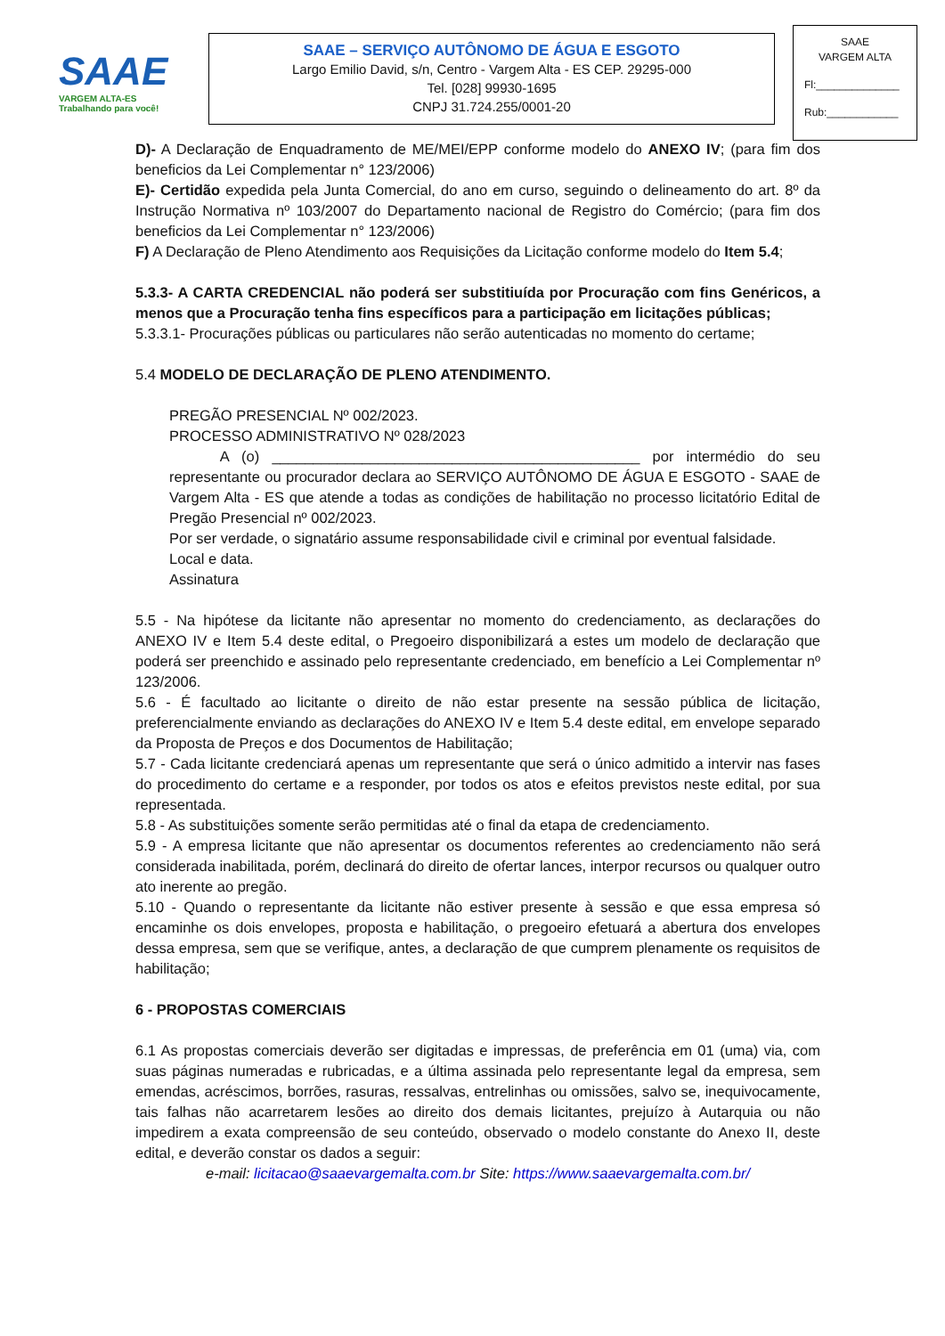SAAE
VARGEM ALTA-ES
Trabalhando para você!
SAAE – SERVIÇO AUTÔNOMO DE ÁGUA E ESGOTO
Largo Emilio David, s/n, Centro - Vargem Alta - ES CEP. 29295-000
Tel. [028] 99930-1695
CNPJ 31.724.255/0001-20
SAAE
VARGEM ALTA
Fl:______________
Rub:____________
D)- A Declaração de Enquadramento de ME/MEI/EPP conforme modelo do ANEXO IV; (para fim dos beneficios da Lei Complementar n° 123/2006)
E)- Certidão expedida pela Junta Comercial, do ano em curso, seguindo o delineamento do art. 8º da Instrução Normativa nº 103/2007 do Departamento nacional de Registro do Comércio; (para fim dos beneficios da Lei Complementar n° 123/2006)
F) A Declaração de Pleno Atendimento aos Requisições da Licitação conforme modelo do Item 5.4;
5.3.3- A CARTA CREDENCIAL não poderá ser substitiuída por Procuração com fins Genéricos, a menos que a Procuração tenha fins específicos para a participação em licitações públicas;
5.3.3.1- Procurações públicas ou particulares não serão autenticadas no momento do certame;
5.4 MODELO DE DECLARAÇÃO DE PLENO ATENDIMENTO.
PREGÃO PRESENCIAL Nº 002/2023.
PROCESSO ADMINISTRATIVO Nº 028/2023
A (o) _____________________________________________ por intermédio do seu representante ou procurador declara ao SERVIÇO AUTÔNOMO DE ÁGUA E ESGOTO - SAAE de Vargem Alta - ES que atende a todas as condições de habilitação no processo licitatório Edital de Pregão Presencial nº 002/2023.
Por ser verdade, o signatário assume responsabilidade civil e criminal por eventual falsidade.
Local e data.
Assinatura
5.5 - Na hipótese da licitante não apresentar no momento do credenciamento, as declarações do ANEXO IV e Item 5.4 deste edital, o Pregoeiro disponibilizará a estes um modelo de declaração que poderá ser preenchido e assinado pelo representante credenciado, em benefício a Lei Complementar nº 123/2006.
5.6 - É facultado ao licitante o direito de não estar presente na sessão pública de licitação, preferencialmente enviando as declarações do ANEXO IV e Item 5.4 deste edital, em envelope separado da Proposta de Preços e dos Documentos de Habilitação;
5.7 - Cada licitante credenciará apenas um representante que será o único admitido a intervir nas fases do procedimento do certame e a responder, por todos os atos e efeitos previstos neste edital, por sua representada.
5.8 - As substituições somente serão permitidas até o final da etapa de credenciamento.
5.9 - A empresa licitante que não apresentar os documentos referentes ao credenciamento não será considerada inabilitada, porém, declinará do direito de ofertar lances, interpor recursos ou qualquer outro ato inerente ao pregão.
5.10 - Quando o representante da licitante não estiver presente à sessão e que essa empresa só encaminhe os dois envelopes, proposta e habilitação, o pregoeiro efetuará a abertura dos envelopes dessa empresa, sem que se verifique, antes, a declaração de que cumprem plenamente os requisitos de habilitação;
6 - PROPOSTAS COMERCIAIS
6.1 As propostas comerciais deverão ser digitadas e impressas, de preferência em 01 (uma) via, com suas páginas numeradas e rubricadas, e a última assinada pelo representante legal da empresa, sem emendas, acréscimos, borrões, rasuras, ressalvas, entrelinhas ou omissões, salvo se, inequivocamente, tais falhas não acarretarem lesões ao direito dos demais licitantes, prejuízo à Autarquia ou não impedirem a exata compreensão de seu conteúdo, observado o modelo constante do Anexo II, deste edital, e deverão constar os dados a seguir:
e-mail: licitacao@saaevargemalta.com.br Site: https://www.saaevargemalta.com.br/